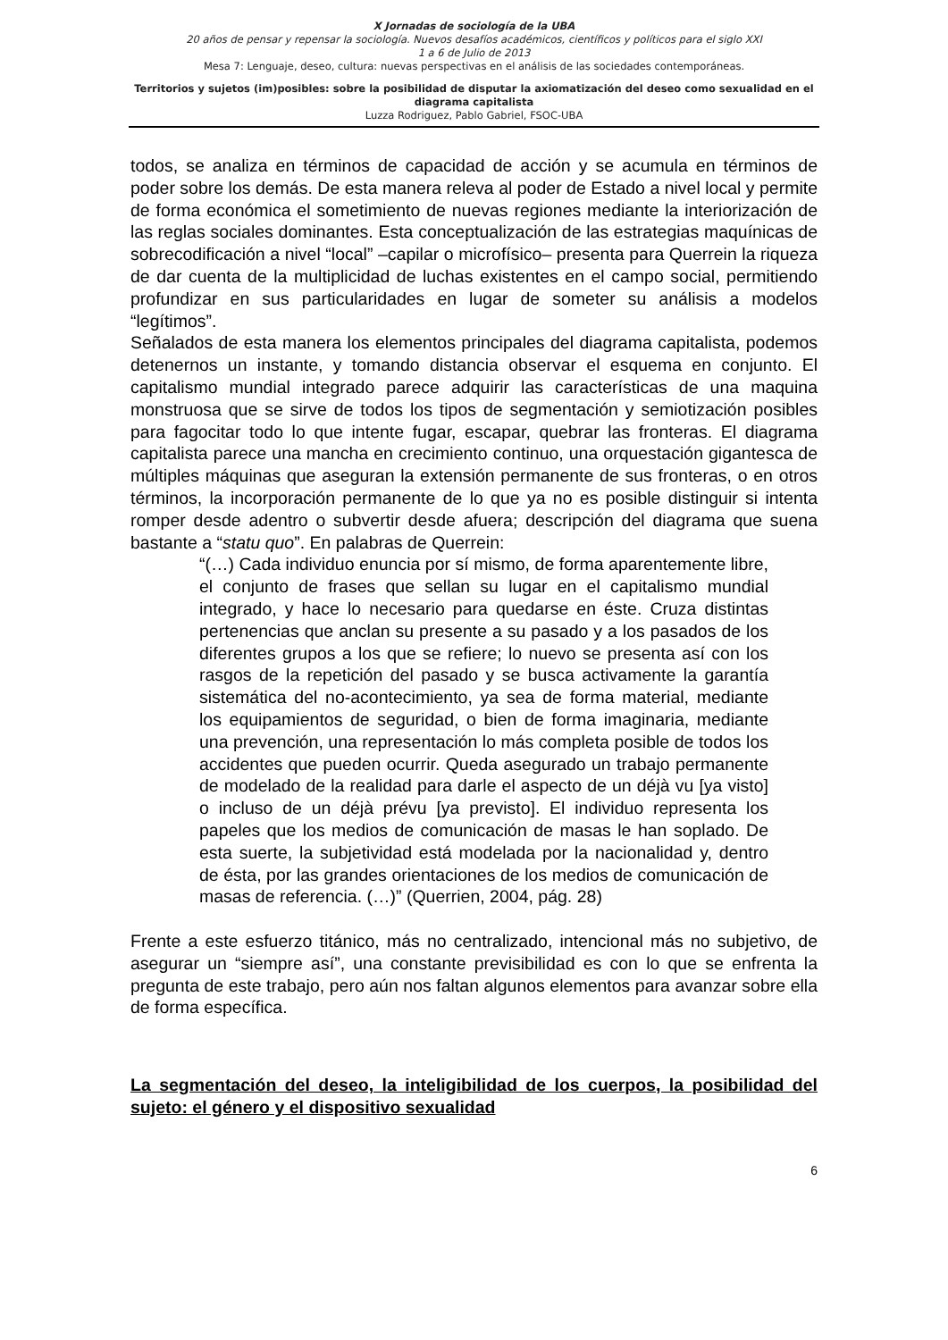X Jornadas de sociología de la UBA
20 años de pensar y repensar la sociología. Nuevos desafíos académicos, científicos y políticos para el siglo XXI
1 a 6 de Julio de 2013
Mesa 7: Lenguaje, deseo, cultura: nuevas perspectivas en el análisis de las sociedades contemporáneas.
Territorios y sujetos (im)posibles: sobre la posibilidad de disputar la axiomatización del deseo como sexualidad en el diagrama capitalista
Luzza Rodriguez, Pablo Gabriel, FSOC-UBA
todos, se analiza en términos de capacidad de acción y se acumula en términos de poder sobre los demás. De esta manera releva al poder de Estado a nivel local y permite de forma económica el sometimiento de nuevas regiones mediante la interiorización de las reglas sociales dominantes. Esta conceptualización de las estrategias maquínicas de sobrecodificación a nivel “local” –capilar o microfísico– presenta para Querrein la riqueza de dar cuenta de la multiplicidad de luchas existentes en el campo social, permitiendo profundizar en sus particularidades en lugar de someter su análisis a modelos “legítimos”.
Señalados de esta manera los elementos principales del diagrama capitalista, podemos detenernos un instante, y tomando distancia observar el esquema en conjunto. El capitalismo mundial integrado parece adquirir las características de una maquina monstruosa que se sirve de todos los tipos de segmentación y semiotización posibles para fagocitar todo lo que intente fugar, escapar, quebrar las fronteras. El diagrama capitalista parece una mancha en crecimiento continuo, una orquestación gigantesca de múltiples máquinas que aseguran la extensión permanente de sus fronteras, o en otros términos, la incorporación permanente de lo que ya no es posible distinguir si intenta romper desde adentro o subvertir desde afuera; descripción del diagrama que suena bastante a “statu quo”. En palabras de Querrein:
“(…) Cada individuo enuncia por sí mismo, de forma aparentemente libre, el conjunto de frases que sellan su lugar en el capitalismo mundial integrado, y hace lo necesario para quedarse en éste. Cruza distintas pertenencias que anclan su presente a su pasado y a los pasados de los diferentes grupos a los que se refiere; lo nuevo se presenta así con los rasgos de la repetición del pasado y se busca activamente la garantía sistemática del no-acontecimiento, ya sea de forma material, mediante los equipamientos de seguridad, o bien de forma imaginaria, mediante una prevención, una representación lo más completa posible de todos los accidentes que pueden ocurrir. Queda asegurado un trabajo permanente de modelado de la realidad para darle el aspecto de un déjà vu [ya visto] o incluso de un déjà prévu [ya previsto]. El individuo representa los papeles que los medios de comunicación de masas le han soplado. De esta suerte, la subjetividad está modelada por la nacionalidad y, dentro de ésta, por las grandes orientaciones de los medios de comunicación de masas de referencia. (…)” (Querrien, 2004, pág. 28)
Frente a este esfuerzo titánico, más no centralizado, intencional más no subjetivo, de asegurar un “siempre así”, una constante previsibilidad es con lo que se enfrenta la pregunta de este trabajo, pero aún nos faltan algunos elementos para avanzar sobre ella de forma específica.
La segmentación del deseo, la inteligibilidad de los cuerpos, la posibilidad del sujeto: el género y el dispositivo sexualidad
6